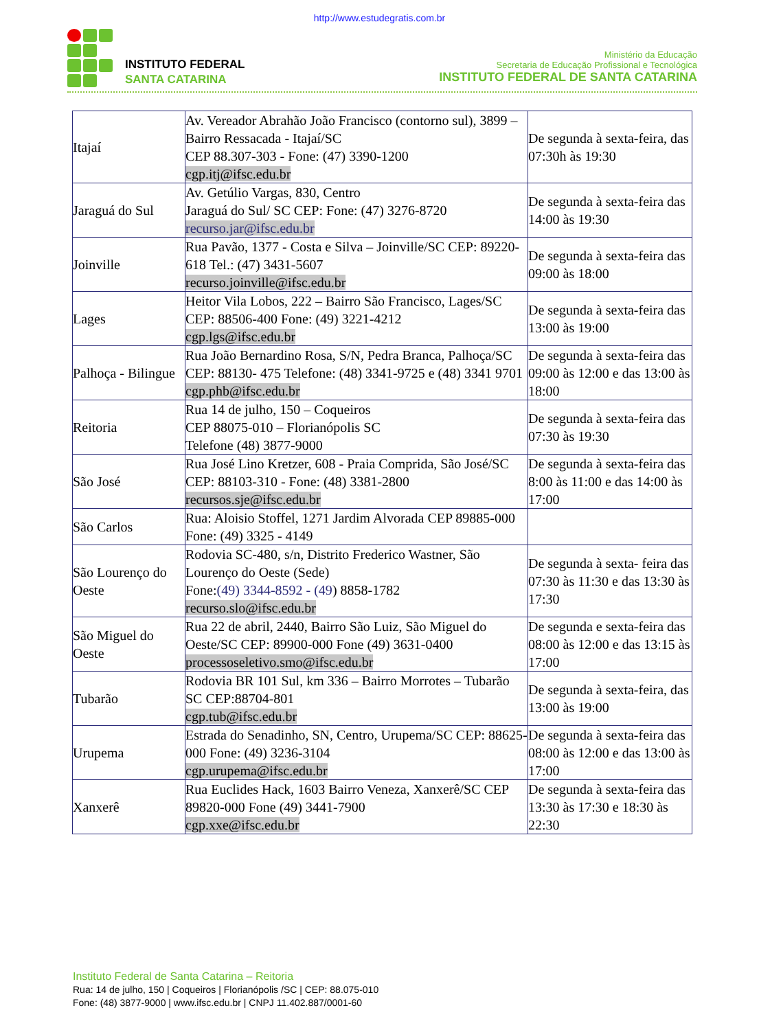http://www.estudegratis.com.br
INSTITUTO FEDERAL
SANTA CATARINA
Ministério da Educação
Secretaria de Educação Profissional e Tecnológica
INSTITUTO FEDERAL DE SANTA CATARINA
| Itajaí | Av. Vereador Abrahão João Francisco (contorno sul), 3899 – Bairro Ressacada - Itajaí/SC CEP 88.307-303 - Fone: (47) 3390-1200 cgp.itj@ifsc.edu.br | De segunda à sexta-feira, das 07:30h às 19:30 |
| Jaraguá do Sul | Av. Getúlio Vargas, 830, Centro Jaraguá do Sul/ SC CEP: Fone: (47) 3276-8720 recurso.jar@ifsc.edu.br | De segunda à sexta-feira das 14:00 às 19:30 |
| Joinville | Rua Pavão, 1377 - Costa e Silva – Joinville/SC CEP: 89220-618 Tel.: (47) 3431-5607 recurso.joinville@ifsc.edu.br | De segunda à sexta-feira das 09:00 às 18:00 |
| Lages | Heitor Vila Lobos, 222 – Bairro São Francisco, Lages/SC CEP: 88506-400 Fone: (49) 3221-4212 cgp.lgs@ifsc.edu.br | De segunda à sexta-feira das 13:00 às 19:00 |
| Palhoça - Bilingue | Rua João Bernardino Rosa, S/N, Pedra Branca, Palhoça/SC CEP: 88130- 475 Telefone: (48) 3341-9725 e (48) 3341 9701 cgp.phb@ifsc.edu.br | De segunda à sexta-feira das 09:00 às 12:00 e das 13:00 às 18:00 |
| Reitoria | Rua 14 de julho, 150 – Coqueiros CEP 88075-010 – Florianópolis SC Telefone (48) 3877-9000 | De segunda à sexta-feira das 07:30 às 19:30 |
| São José | Rua José Lino Kretzer, 608 - Praia Comprida, São José/SC CEP: 88103-310 - Fone: (48) 3381-2800 recursos.sje@ifsc.edu.br | De segunda à sexta-feira das 8:00 às 11:00 e das 14:00 às 17:00 |
| São Carlos | Rua: Aloisio Stoffel, 1271 Jardim Alvorada CEP 89885-000 Fone: (49) 3325 - 4149 | |
| São Lourenço do Oeste | Rodovia SC-480, s/n, Distrito Frederico Wastner, São Lourenço do Oeste (Sede) Fone: (49) 3344-8592 - (49 ) 8858-1782 recurso.slo@ifsc.edu.br | De segunda à sexta- feira das 07:30 às 11:30 e das 13:30 às 17:30 |
| São Miguel do Oeste | Rua 22 de abril, 2440, Bairro São Luiz, São Miguel do Oeste/SC CEP: 89900-000 Fone (49) 3631-0400 processoseletivo.smo@ifsc.edu.br | De segunda e sexta-feira das 08:00 às 12:00 e das 13:15 às 17:00 |
| Tubarão | Rodovia BR 101 Sul, km 336 – Bairro Morrotes – Tubarão SC CEP:88704-801 cgp.tub@ifsc.edu.br | De segunda à sexta-feira, das 13:00 às 19:00 |
| Urupema | Estrada do Senadinho, SN, Centro, Urupema/SC CEP: 88625-000 Fone: (49) 3236-3104 cgp.urupema@ifsc.edu.br | De segunda à sexta-feira das 08:00 às 12:00 e das 13:00 às 17:00 |
| Xanxerê | Rua Euclides Hack, 1603 Bairro Veneza, Xanxerê/SC CEP 89820-000 Fone (49) 3441-7900 cgp.xxe@ifsc.edu.br | De segunda à sexta-feira das 13:30 às 17:30 e 18:30 às 22:30 |
Instituto Federal de Santa Catarina – Reitoria
Rua: 14 de julho, 150 | Coqueiros | Florianópolis /SC | CEP: 88.075-010
Fone: (48) 3877-9000 | www.ifsc.edu.br | CNPJ 11.402.887/0001-60